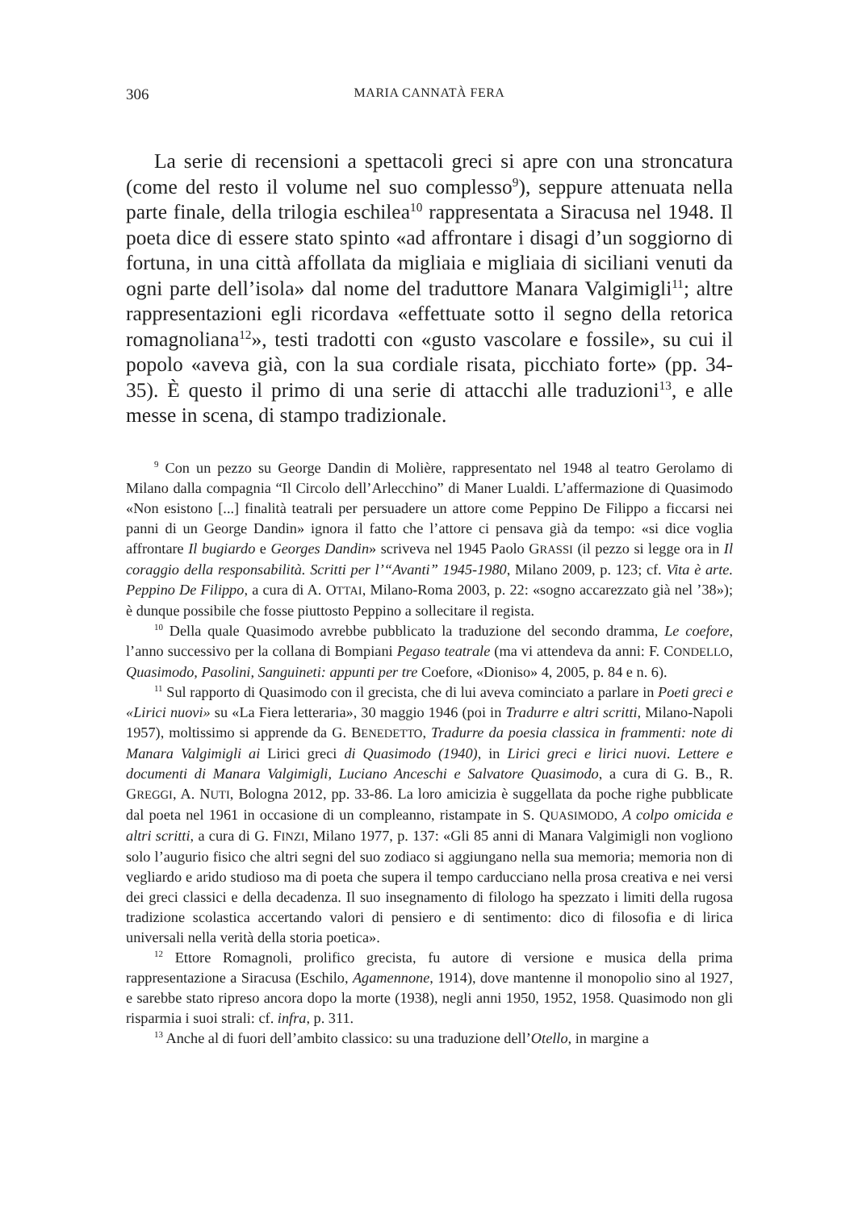306 MARIA CANNATÀ FERA
La serie di recensioni a spettacoli greci si apre con una stroncatura (come del resto il volume nel suo complesso<sup>9</sup>), seppure attenuata nella parte finale, della trilogia eschilea<sup>10</sup> rappresentata a Siracusa nel 1948. Il poeta dice di essere stato spinto «ad affrontare i disagi d’un soggiorno di fortuna, in una città affollata da migliaia e migliaia di siciliani venuti da ogni parte dell’isola» dal nome del traduttore Manara Valgimigli<sup>11</sup>; altre rappresentazioni egli ricordava «effettuate sotto il segno della retorica romagnoliana<sup>12</sup>», testi tradotti con «gusto vascolare e fossile», su cui il popolo «aveva già, con la sua cordiale risata, picchiato forte» (pp. 34-35). È questo il primo di una serie di attacchi alle traduzioni<sup>13</sup>, e alle messe in scena, di stampo tradizionale.
<sup>9</sup> Con un pezzo su George Dandin di Molière, rappresentato nel 1948 al teatro Gerolamo di Milano dalla compagnia “Il Circolo dell’Arlecchino” di Maner Lualdi. L’affermazione di Quasimodo «Non esistono [...] finalità teatrali per persuadere un attore come Peppino De Filippo a ficcarsi nei panni di un George Dandin» ignora il fatto che l’attore ci pensava già da tempo: «si dice voglia affrontare Il bugiardo e Georges Dandin» scriveva nel 1945 Paolo GRASSI (il pezzo si legge ora in Il coraggio della responsabilità. Scritti per l’“Avanti” 1945-1980, Milano 2009, p. 123; cf. Vita è arte. Peppino De Filippo, a cura di A. OTTAI, Milano-Roma 2003, p. 22: «sogno accarezzato già nel ’38»); è dunque possibile che fosse piuttosto Peppino a sollecitare il regista.
<sup>10</sup> Della quale Quasimodo avrebbe pubblicato la traduzione del secondo dramma, Le coefore, l’anno successivo per la collana di Bompiani Pegaso teatrale (ma vi attendeva da anni: F. CONDELLO, Quasimodo, Pasolini, Sanguineti: appunti per tre Coefore, «Dioniso» 4, 2005, p. 84 e n. 6).
<sup>11</sup> Sul rapporto di Quasimodo con il grecista, che di lui aveva cominciato a parlare in Poeti greci e «Lirici nuovi» su «La Fiera letteraria», 30 maggio 1946 (poi in Tradurre e altri scritti, Milano-Napoli 1957), moltissimo si apprende da G. BENEDETTO, Tradurre da poesia classica in frammenti: note di Manara Valgimigli ai Lirici greci di Quasimodo (1940), in Lirici greci e lirici nuovi. Lettere e documenti di Manara Valgimigli, Luciano Anceschi e Salvatore Quasimodo, a cura di G. B., R. GREGGI, A. NUTI, Bologna 2012, pp. 33-86. La loro amicizia è suggellata da poche righe pubblicate dal poeta nel 1961 in occasione di un compleanno, ristampate in S. QUASIMODO, A colpo omicida e altri scritti, a cura di G. FINZI, Milano 1977, p. 137: «Gli 85 anni di Manara Valgimigli non vogliono solo l’augurio fisico che altri segni del suo zodiaco si aggiungano nella sua memoria; memoria non di vegliardo e arido studioso ma di poeta che supera il tempo carducciano nella prosa creativa e nei versi dei greci classici e della decadenza. Il suo insegnamento di filologo ha spezzato i limiti della rugosa tradizione scolastica accertando valori di pensiero e di sentimento: dico di filosofia e di lirica universali nella verità della storia poetica».
<sup>12</sup> Ettore Romagnoli, prolifico grecista, fu autore di versione e musica della prima rappresentazione a Siracusa (Eschilo, Agamennone, 1914), dove mantenne il monopolio sino al 1927, e sarebbe stato ripreso ancora dopo la morte (1938), negli anni 1950, 1952, 1958. Quasimodo non gli risparmia i suoi strali: cf. infra, p. 311.
<sup>13</sup> Anche al di fuori dell’ambito classico: su una traduzione dell’Otello, in margine a